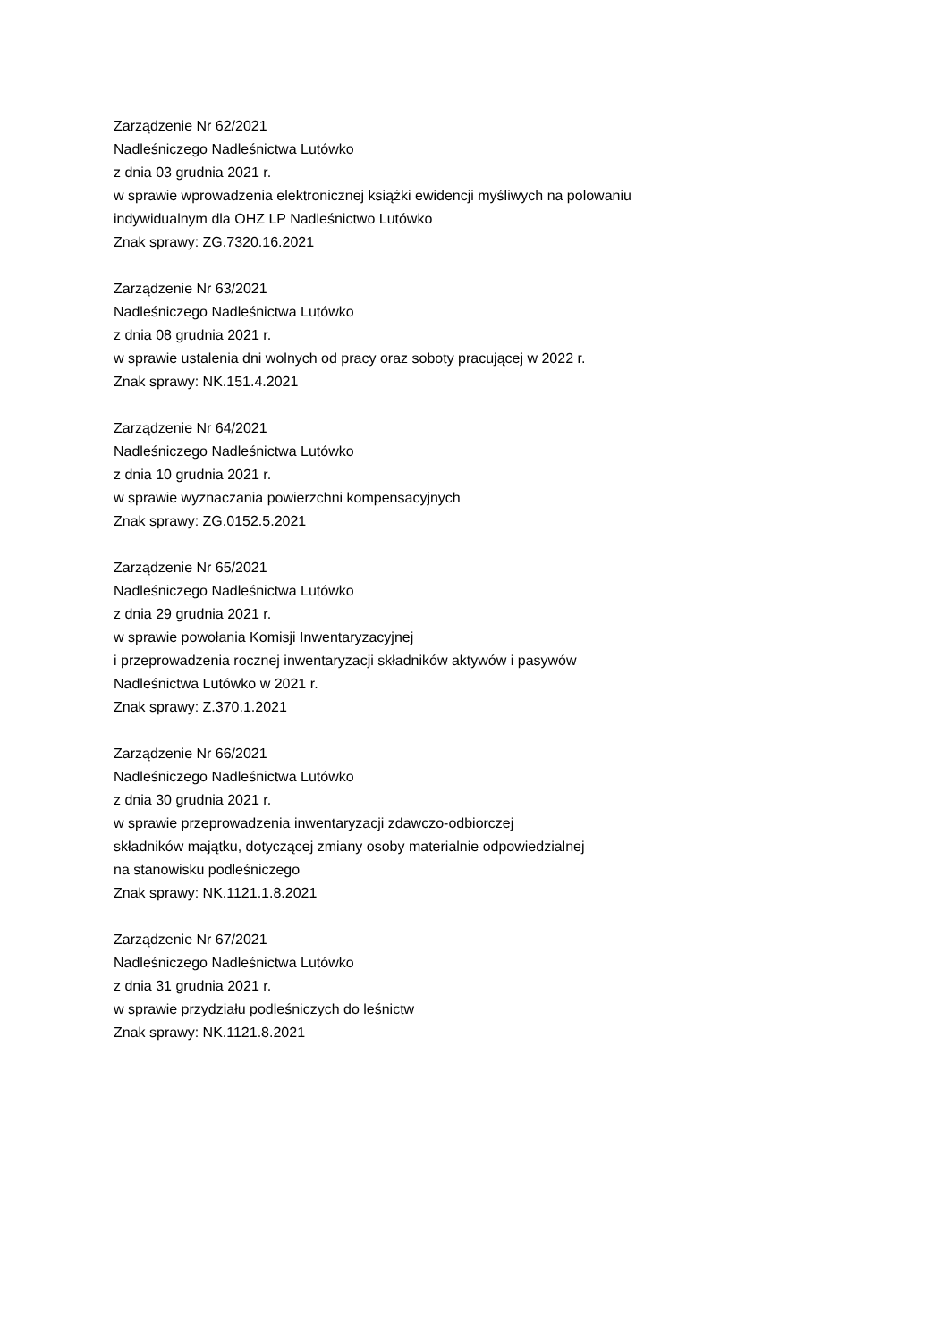Zarządzenie Nr 62/2021
Nadleśniczego Nadleśnictwa Lutówko
z dnia 03 grudnia 2021 r.
w sprawie wprowadzenia elektronicznej książki ewidencji myśliwych na polowaniu
indywidualnym dla OHZ LP Nadleśnictwo Lutówko
Znak sprawy: ZG.7320.16.2021
Zarządzenie Nr 63/2021
Nadleśniczego Nadleśnictwa Lutówko
z dnia 08 grudnia 2021 r.
w sprawie ustalenia dni wolnych od pracy oraz soboty pracującej w 2022 r.
Znak sprawy: NK.151.4.2021
Zarządzenie Nr 64/2021
Nadleśniczego Nadleśnictwa Lutówko
z dnia 10 grudnia 2021 r.
w sprawie wyznaczania powierzchni kompensacyjnych
Znak sprawy: ZG.0152.5.2021
Zarządzenie Nr 65/2021
Nadleśniczego Nadleśnictwa Lutówko
z dnia 29 grudnia 2021 r.
w sprawie powołania Komisji Inwentaryzacyjnej
i przeprowadzenia rocznej inwentaryzacji składników aktywów i pasywów
Nadleśnictwa Lutówko w 2021 r.
Znak sprawy: Z.370.1.2021
Zarządzenie Nr 66/2021
Nadleśniczego Nadleśnictwa Lutówko
z dnia 30 grudnia 2021 r.
w sprawie przeprowadzenia inwentaryzacji zdawczo-odbiorczej
składników majątku, dotyczącej zmiany osoby materialnie odpowiedzialnej
na stanowisku podleśniczego
Znak sprawy: NK.1121.1.8.2021
Zarządzenie Nr 67/2021
Nadleśniczego Nadleśnictwa Lutówko
z dnia 31 grudnia 2021 r.
w sprawie przydziału podleśniczych do leśnictw
Znak sprawy: NK.1121.8.2021